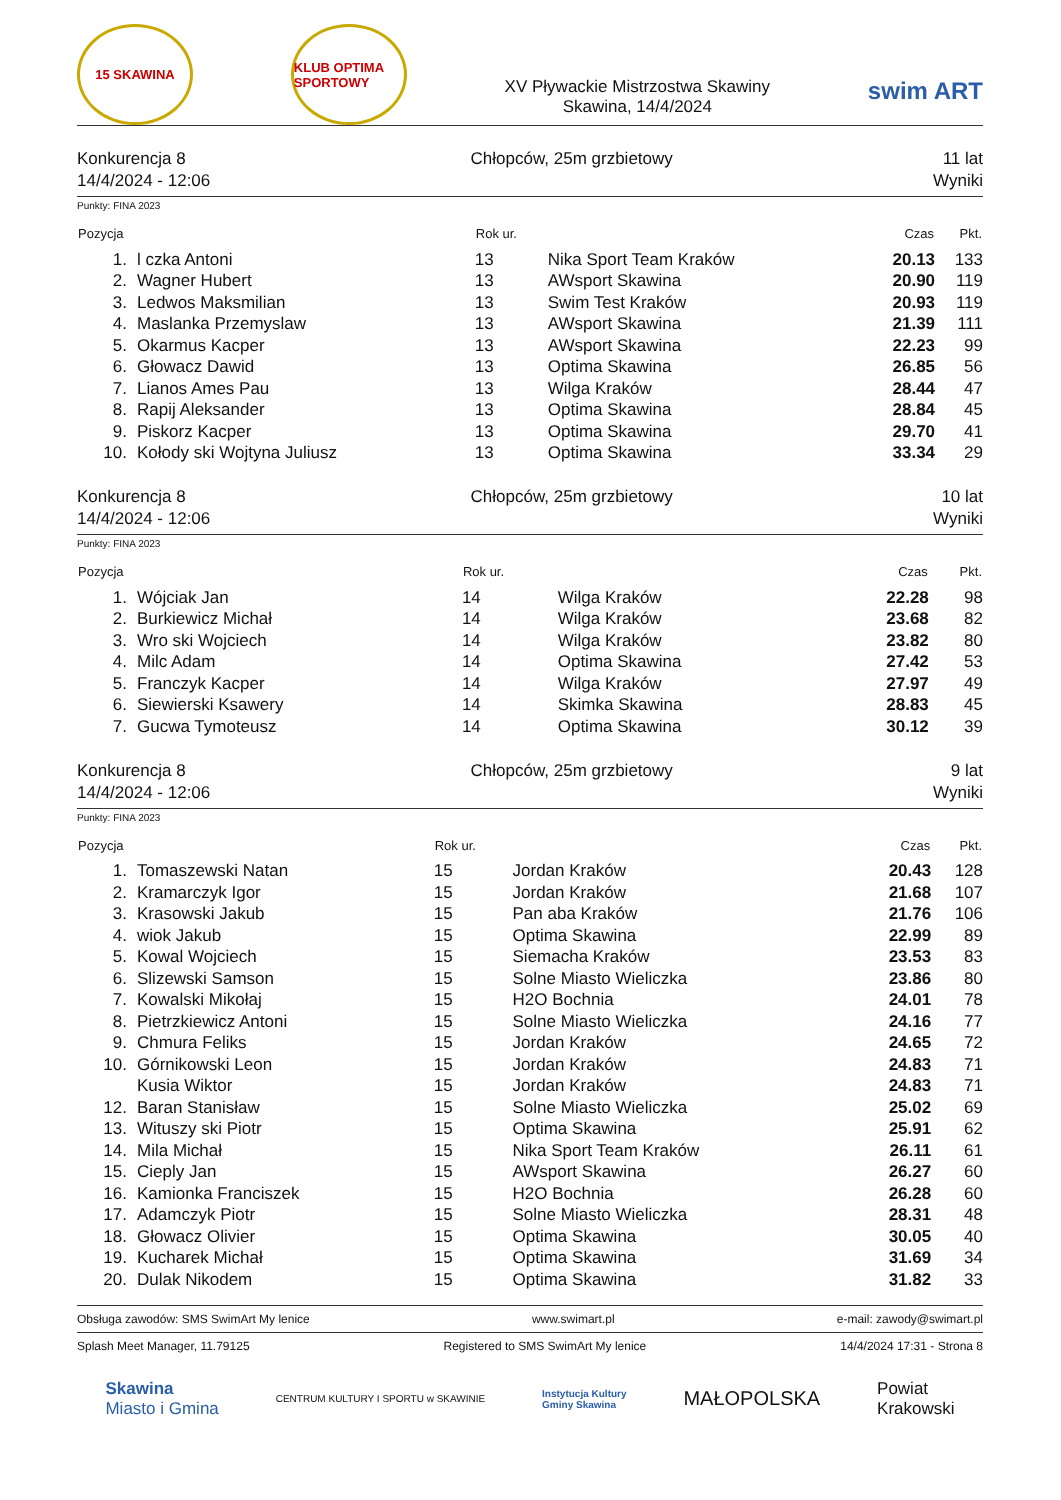15 SKAWINA
KLUB OPTIMA SPORTOWY
XV Pływackie Mistrzostwa Skawiny
Skawina, 14/4/2024
swim ART
Konkurencja 8
14/4/2024 - 12:06
Chłopców, 25m grzbietowy 11 lat
Wyniki
Punkty: FINA 2023
| Pozycja | | Rok ur. | | Czas | Pkt. |
| --- | --- | --- | --- | --- | --- |
| 1. | l czka Antoni | 13 | Nika Sport Team Kraków | 20.13 | 133 |
| 2. | Wagner Hubert | 13 | AWsport Skawina | 20.90 | 119 |
| 3. | Ledwos Maksmilian | 13 | Swim Test Kraków | 20.93 | 119 |
| 4. | Maslanka Przemyslaw | 13 | AWsport Skawina | 21.39 | 111 |
| 5. | Okarmus Kacper | 13 | AWsport Skawina | 22.23 | 99 |
| 6. | Głowacz Dawid | 13 | Optima Skawina | 26.85 | 56 |
| 7. | Lianos Ames Pau | 13 | Wilga Kraków | 28.44 | 47 |
| 8. | Rapij Aleksander | 13 | Optima Skawina | 28.84 | 45 |
| 9. | Piskorz Kacper | 13 | Optima Skawina | 29.70 | 41 |
| 10. | Kołody ski Wojtyna Juliusz | 13 | Optima Skawina | 33.34 | 29 |
Konkurencja 8
14/4/2024 - 12:06
Chłopców, 25m grzbietowy 10 lat
Wyniki
Punkty: FINA 2023
| Pozycja | | Rok ur. | | Czas | Pkt. |
| --- | --- | --- | --- | --- | --- |
| 1. | Wójciak Jan | 14 | Wilga Kraków | 22.28 | 98 |
| 2. | Burkiewicz Michał | 14 | Wilga Kraków | 23.68 | 82 |
| 3. | Wro ski Wojciech | 14 | Wilga Kraków | 23.82 | 80 |
| 4. | Milc Adam | 14 | Optima Skawina | 27.42 | 53 |
| 5. | Franczyk Kacper | 14 | Wilga Kraków | 27.97 | 49 |
| 6. | Siewierski Ksawery | 14 | Skimka Skawina | 28.83 | 45 |
| 7. | Gucwa Tymoteusz | 14 | Optima Skawina | 30.12 | 39 |
Konkurencja 8
14/4/2024 - 12:06
Chłopców, 25m grzbietowy 9 lat
Wyniki
Punkty: FINA 2023
| Pozycja | | Rok ur. | | Czas | Pkt. |
| --- | --- | --- | --- | --- | --- |
| 1. | Tomaszewski Natan | 15 | Jordan Kraków | 20.43 | 128 |
| 2. | Kramarczyk Igor | 15 | Jordan Kraków | 21.68 | 107 |
| 3. | Krasowski Jakub | 15 | Pan aba Kraków | 21.76 | 106 |
| 4. | wiok Jakub | 15 | Optima Skawina | 22.99 | 89 |
| 5. | Kowal Wojciech | 15 | Siemacha Kraków | 23.53 | 83 |
| 6. | Slizewski Samson | 15 | Solne Miasto Wieliczka | 23.86 | 80 |
| 7. | Kowalski Mikołaj | 15 | H2O Bochnia | 24.01 | 78 |
| 8. | Pietrzkiewicz Antoni | 15 | Solne Miasto Wieliczka | 24.16 | 77 |
| 9. | Chmura Feliks | 15 | Jordan Kraków | 24.65 | 72 |
| 10. | Górnikowski Leon | 15 | Jordan Kraków | 24.83 | 71 |
| | Kusia Wiktor | 15 | Jordan Kraków | 24.83 | 71 |
| 12. | Baran Stanisław | 15 | Solne Miasto Wieliczka | 25.02 | 69 |
| 13. | Wituszy ski Piotr | 15 | Optima Skawina | 25.91 | 62 |
| 14. | Mila Michał | 15 | Nika Sport Team Kraków | 26.11 | 61 |
| 15. | Cieply Jan | 15 | AWsport Skawina | 26.27 | 60 |
| 16. | Kamionka Franciszek | 15 | H2O Bochnia | 26.28 | 60 |
| 17. | Adamczyk Piotr | 15 | Solne Miasto Wieliczka | 28.31 | 48 |
| 18. | Głowacz Olivier | 15 | Optima Skawina | 30.05 | 40 |
| 19. | Kucharek Michał | 15 | Optima Skawina | 31.69 | 34 |
| 20. | Dulak Nikodem | 15 | Optima Skawina | 31.82 | 33 |
Obsługa zawodów: SMS SwimArt My lenice www.swimart.pl e-mail: zawody@swimart.pl
Splash Meet Manager, 11.79125 Registered to SMS SwimArt My lenice 14/4/2024 17:31 - Strona 8
Skawina
Miasto i Gmina
CENTRUM KULTURY I SPORTU w SKAWINIE
Instytucja Kultury
Gminy Skawina
MAŁOPOLSKA
Powiat
Krakowski